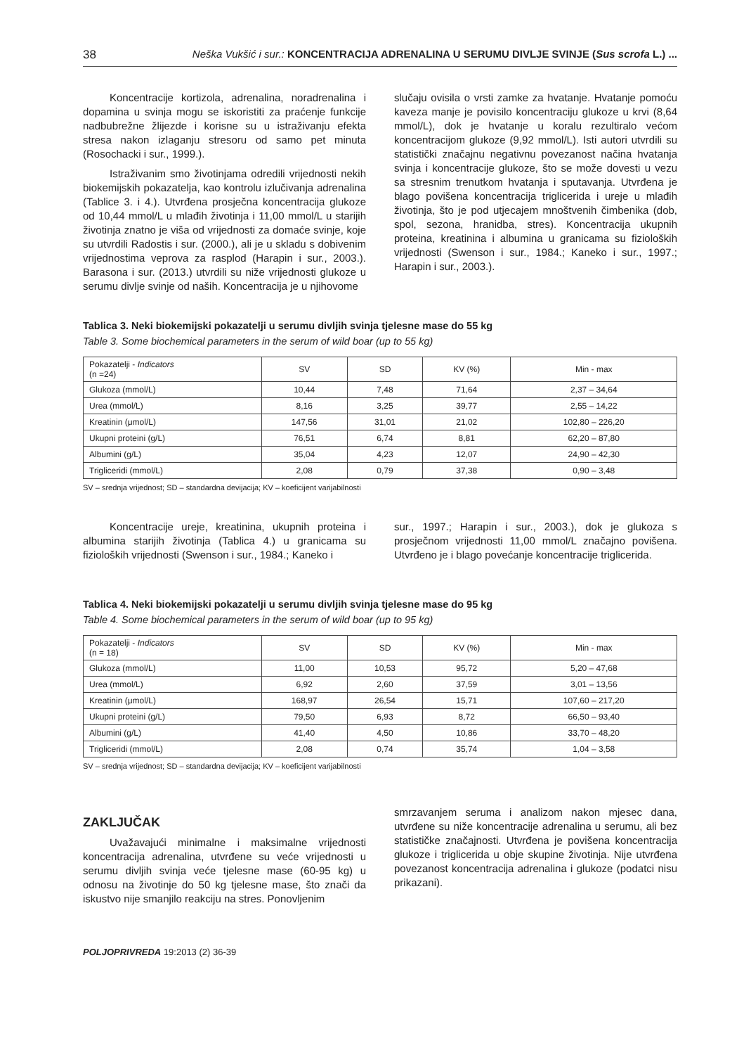38 Neška Vukšić i sur.: KONCENTRACIJA ADRENALINA U SERUMU DIVLJE SVINJE (Sus scrofa L.) ...
Koncentracije kortizola, adrenalina, noradrenalina i dopamina u svinja mogu se iskoristiti za praćenje funkcije nadbubrežne žlijezde i korisne su u istraživanju efekta stresa nakon izlaganju stresoru od samo pet minuta (Rosochacki i sur., 1999.).
Istraživanim smo životinjama odredili vrijednosti nekih biokemijskih pokazatelja, kao kontrolu izlučivanja adrenalina (Tablice 3. i 4.). Utvrđena prosječna koncentracija glukoze od 10,44 mmol/L u mlađih životinja i 11,00 mmol/L u starijih životinja znatno je viša od vrijednosti za domaće svinje, koje su utvrdili Radostis i sur. (2000.), ali je u skladu s dobivenim vrijednostima veprova za rasplod (Harapin i sur., 2003.). Barasona i sur. (2013.) utvrdili su niže vrijednosti glukoze u serumu divlje svinje od naših. Koncentracija je u njihovome
slučaju ovisila o vrsti zamke za hvatanje. Hvatanje pomoću kaveza manje je povisilo koncentraciju glukoze u krvi (8,64 mmol/L), dok je hvatanje u koralu rezultiralo većom koncentracijom glukoze (9,92 mmol/L). Isti autori utvrdili su statistički značajnu negativnu povezanost načina hvatanja svinja i koncentracije glukoze, što se može dovesti u vezu sa stresnim trenutkom hvatanja i sputavanja. Utvrđena je blago povišena koncentracija triglicerida i ureje u mlađih životinja, što je pod utjecajem mnoštvenih čimbenika (dob, spol, sezona, hranidba, stres). Koncentracija ukupnih proteina, kreatinina i albumina u granicama su fizioloških vrijednosti (Swenson i sur., 1984.; Kaneko i sur., 1997.; Harapin i sur., 2003.).
Tablica 3. Neki biokemijski pokazatelji u serumu divljih svinja tjelesne mase do 55 kg
Table 3. Some biochemical parameters in the serum of wild boar (up to 55 kg)
| Pokazatelji - Indicators (n =24) | SV | SD | KV (%) | Min - max |
| --- | --- | --- | --- | --- |
| Glukoza (mmol/L) | 10,44 | 7,48 | 71,64 | 2,37 – 34,64 |
| Urea (mmol/L) | 8,16 | 3,25 | 39,77 | 2,55 – 14,22 |
| Kreatinin (μmol/L) | 147,56 | 31,01 | 21,02 | 102,80 – 226,20 |
| Ukupni proteini (g/L) | 76,51 | 6,74 | 8,81 | 62,20 – 87,80 |
| Albumini (g/L) | 35,04 | 4,23 | 12,07 | 24,90 – 42,30 |
| Trigliceridi (mmol/L) | 2,08 | 0,79 | 37,38 | 0,90 – 3,48 |
SV – srednja vrijednost; SD – standardna devijacija; KV – koeficijent varijabilnosti
Koncentracije ureje, kreatinina, ukupnih proteina i albumina starijih životinja (Tablica 4.) u granicama su fizioloških vrijednosti (Swenson i sur., 1984.; Kaneko i
sur., 1997.; Harapin i sur., 2003.), dok je glukoza s prosječnom vrijednosti 11,00 mmol/L značajno povišena. Utvrđeno je i blago povećanje koncentracije triglicerida.
Tablica 4. Neki biokemijski pokazatelji u serumu divljih svinja tjelesne mase do 95 kg
Table 4. Some biochemical parameters in the serum of wild boar (up to 95 kg)
| Pokazatelji - Indicators (n = 18) | SV | SD | KV (%) | Min - max |
| --- | --- | --- | --- | --- |
| Glukoza (mmol/L) | 11,00 | 10,53 | 95,72 | 5,20 – 47,68 |
| Urea (mmol/L) | 6,92 | 2,60 | 37,59 | 3,01 – 13,56 |
| Kreatinin (μmol/L) | 168,97 | 26,54 | 15,71 | 107,60 – 217,20 |
| Ukupni proteini (g/L) | 79,50 | 6,93 | 8,72 | 66,50 – 93,40 |
| Albumini (g/L) | 41,40 | 4,50 | 10,86 | 33,70 – 48,20 |
| Trigliceridi (mmol/L) | 2,08 | 0,74 | 35,74 | 1,04 – 3,58 |
SV – srednja vrijednost; SD – standardna devijacija; KV – koeficijent varijabilnosti
ZAKLJUČAK
Uvažavajući minimalne i maksimalne vrijednosti koncentracija adrenalina, utvrđene su veće vrijednosti u serumu divljih svinja veće tjelesne mase (60-95 kg) u odnosu na životinje do 50 kg tjelesne mase, što znači da iskustvo nije smanjilo reakciju na stres. Ponovljenim
smrzavanjem seruma i analizom nakon mjesec dana, utvrđene su niže koncentracije adrenalina u serumu, ali bez statističke značajnosti. Utvrđena je povišena koncentracija glukoze i triglicerida u obje skupine životinja. Nije utvrđena povezanost koncentracija adrenalina i glukoze (podatci nisu prikazani).
POLJOPRIVREDA 19:2013 (2) 36-39